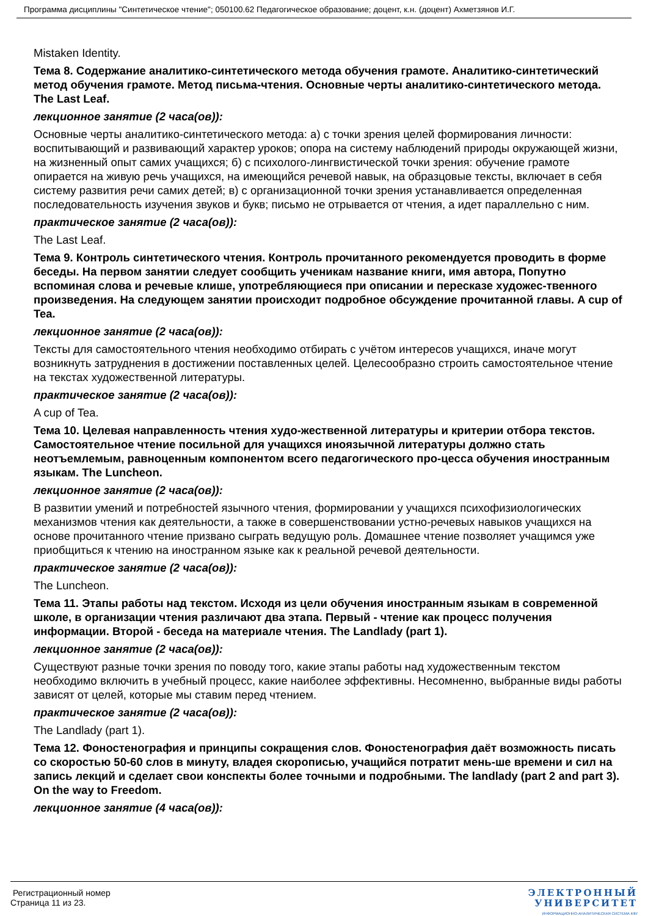Программа дисциплины "Синтетическое чтение"; 050100.62 Педагогическое образование; доцент, к.н. (доцент) Ахметзянов И.Г.
Mistaken Identity.
Тема 8. Содержание аналитико-синтетического метода обучения грамоте. Аналитико-синтетический метод обучения грамоте. Метод письма-чтения. Основные черты аналитико-синтетического метода. The Last Leaf.
лекционное занятие (2 часа(ов)):
Основные черты аналитико-синтетического метода: а) с точки зрения целей формирования личности: воспитывающий и развивающий характер уроков; опора на систему наблюдений природы окружающей жизни, на жизненный опыт самих учащихся; б) с психолого-лингвистической точки зрения: обучение грамоте опирается на живую речь учащихся, на имеющийся речевой навык, на образцовые тексты, включает в себя систему развития речи самих детей; в) с организационной точки зрения устанавливается определенная последовательность изучения звуков и букв; письмо не отрывается от чтения, а идет параллельно с ним.
практическое занятие (2 часа(ов)):
The Last Leaf.
Тема 9. Контроль синтетического чтения. Контроль прочитанного рекомендуется проводить в форме беседы. На первом занятии следует сообщить ученикам название книги, имя автора, Попутно вспоминая слова и речевые клише, употребляющиеся при описании и пересказе художес-твенного произведения. На следующем занятии происходит подробное обсуждение прочитанной главы. A cup of Tea.
лекционное занятие (2 часа(ов)):
Тексты для самостоятельного чтения необходимо отбирать с учётом интересов учащихся, иначе могут возникнуть затруднения в достижении поставленных целей. Целесообразно строить самостоятельное чтение на текстах художественной литературы.
практическое занятие (2 часа(ов)):
A cup of Tea.
Тема 10. Целевая направленность чтения худо-жественной литературы и критерии отбора текстов. Самостоятельное чтение посильной для учащихся иноязычной литературы должно стать неотъемлемым, равноценным компонентом всего педагогического про-цесса обучения иностранным языкам. The Luncheon.
лекционное занятие (2 часа(ов)):
В развитии умений и потребностей язычного чтения, формировании у учащихся психофизиологических механизмов чтения как деятельности, а также в совершенствовании устно-речевых навыков учащихся на основе прочитанного чтение призвано сыграть ведущую роль. Домашнее чтение позволяет учащимся уже приобщиться к чтению на иностранном языке как к реальной речевой деятельности.
практическое занятие (2 часа(ов)):
The Luncheon.
Тема 11. Этапы работы над текстом. Исходя из цели обучения иностранным языкам в современной школе, в организации чтения различают два этапа. Первый - чтение как процесс получения информации. Второй - беседа на материале чтения. The Landlady (part 1).
лекционное занятие (2 часа(ов)):
Существуют разные точки зрения по поводу того, какие этапы работы над художественным текстом необходимо включить в учебный процесс, какие наиболее эффективны. Несомненно, выбранные виды работы зависят от целей, которые мы ставим перед чтением.
практическое занятие (2 часа(ов)):
The Landlady (part 1).
Тема 12. Фоностенография и принципы сокращения слов. Фоностенография даёт возможность писать со скоростью 50-60 слов в минуту, владея скорописью, учащийся потратит мень-ше времени и сил на запись лекций и сделает свои конспекты более точными и подробными. The landlady (part 2 and part 3). On the way to Freedom.
лекционное занятие (4 часа(ов)):
Регистрационный номер
Страница 11 из 23.
ЭЛЕКТРОННЫЙ
УНИВЕРСИТЕТ
ИНФОРМАЦИОННО-АНАЛИТИЧЕСКАЯ СИСТЕМА КФУ